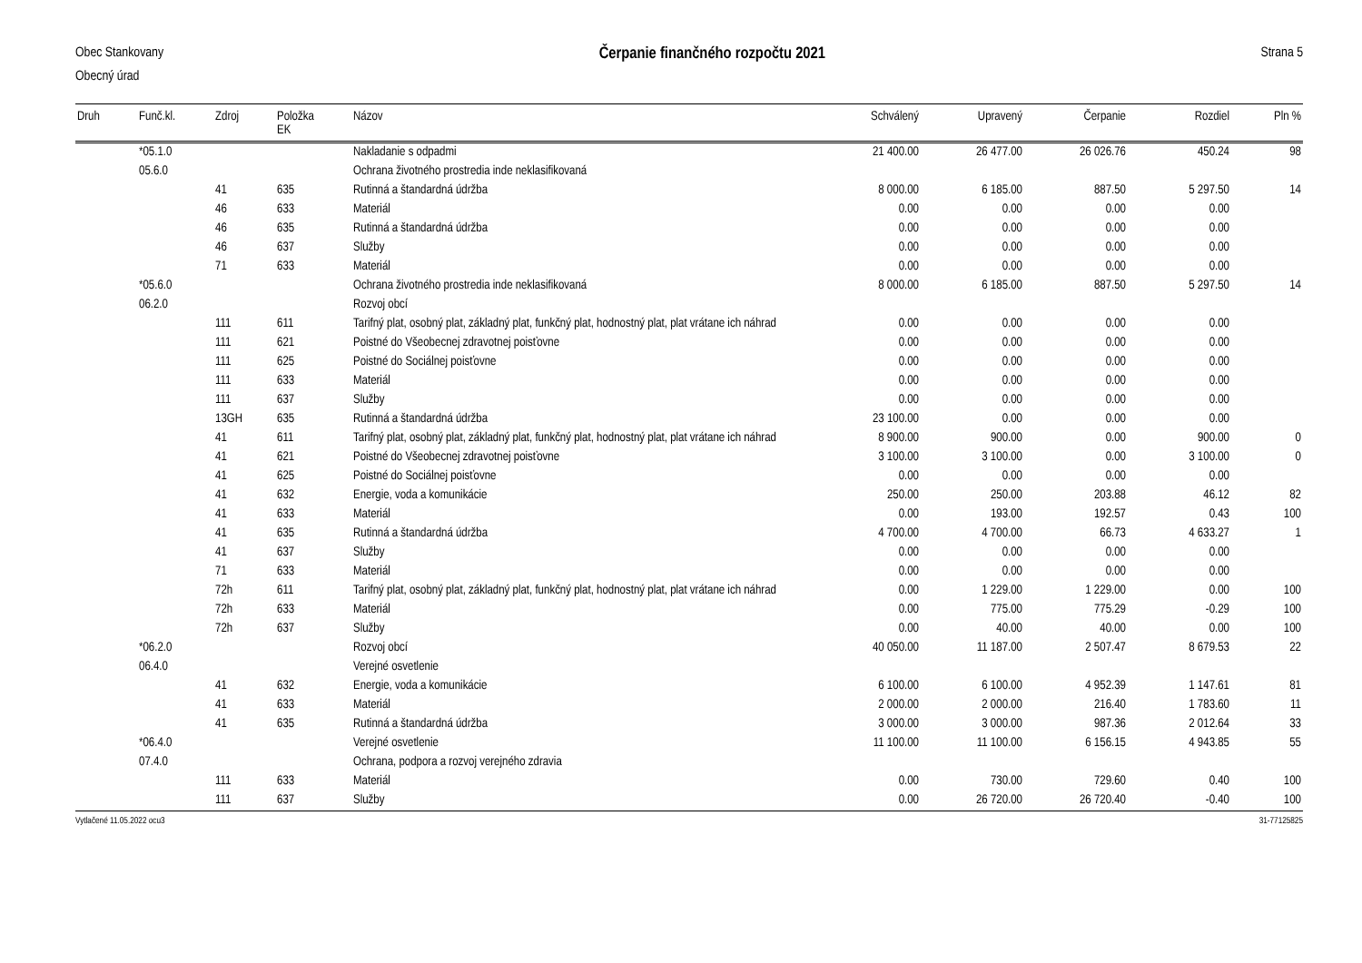Obec Stankovany
Obecný úrad
Čerpanie finančného rozpočtu 2021
Strana 5
| Druh | Funč.kl. | Zdroj | Položka EK | Názov | Schválený | Upravený | Čerpanie | Rozdiel | Pln % |
| --- | --- | --- | --- | --- | --- | --- | --- | --- | --- |
| | *05.1.0 | | | Nakladanie s odpadmi | 21 400.00 | 26 477.00 | 26 026.76 | 450.24 | 98 |
| | 05.6.0 | | | Ochrana životného prostredia inde neklasifikovaná | | | | | |
| | | 41 | 635 | Rutinná a štandardná údržba | 8 000.00 | 6 185.00 | 887.50 | 5 297.50 | 14 |
| | | 46 | 633 | Materiál | 0.00 | 0.00 | 0.00 | 0.00 | |
| | | 46 | 635 | Rutinná a štandardná údržba | 0.00 | 0.00 | 0.00 | 0.00 | |
| | | 46 | 637 | Služby | 0.00 | 0.00 | 0.00 | 0.00 | |
| | | 71 | 633 | Materiál | 0.00 | 0.00 | 0.00 | 0.00 | |
| | *05.6.0 | | | Ochrana životného prostredia inde neklasifikovaná | 8 000.00 | 6 185.00 | 887.50 | 5 297.50 | 14 |
| | 06.2.0 | | | Rozvoj obcí | | | | | |
| | | 111 | 611 | Tarifný plat, osobný plat, základný plat, funkčný plat, hodnostný plat, plat vrátane ich náhrad | 0.00 | 0.00 | 0.00 | 0.00 | |
| | | 111 | 621 | Poistné do Všeobecnej zdravotnej poisťovne | 0.00 | 0.00 | 0.00 | 0.00 | |
| | | 111 | 625 | Poistné do Sociálnej poisťovne | 0.00 | 0.00 | 0.00 | 0.00 | |
| | | 111 | 633 | Materiál | 0.00 | 0.00 | 0.00 | 0.00 | |
| | | 111 | 637 | Služby | 0.00 | 0.00 | 0.00 | 0.00 | |
| | | 13GH | 635 | Rutinná a štandardná údržba | 23 100.00 | 0.00 | 0.00 | 0.00 | |
| | | 41 | 611 | Tarifný plat, osobný plat, základný plat, funkčný plat, hodnostný plat, plat vrátane ich náhrad | 8 900.00 | 900.00 | 0.00 | 900.00 | 0 |
| | | 41 | 621 | Poistné do Všeobecnej zdravotnej poisťovne | 3 100.00 | 3 100.00 | 0.00 | 3 100.00 | 0 |
| | | 41 | 625 | Poistné do Sociálnej poisťovne | 0.00 | 0.00 | 0.00 | 0.00 | |
| | | 41 | 632 | Energie, voda a komunikácie | 250.00 | 250.00 | 203.88 | 46.12 | 82 |
| | | 41 | 633 | Materiál | 0.00 | 193.00 | 192.57 | 0.43 | 100 |
| | | 41 | 635 | Rutinná a štandardná údržba | 4 700.00 | 4 700.00 | 66.73 | 4 633.27 | 1 |
| | | 41 | 637 | Služby | 0.00 | 0.00 | 0.00 | 0.00 | |
| | | 71 | 633 | Materiál | 0.00 | 0.00 | 0.00 | 0.00 | |
| | | 72h | 611 | Tarifný plat, osobný plat, základný plat, funkčný plat, hodnostný plat, plat vrátane ich náhrad | 0.00 | 1 229.00 | 1 229.00 | 0.00 | 100 |
| | | 72h | 633 | Materiál | 0.00 | 775.00 | 775.29 | -0.29 | 100 |
| | | 72h | 637 | Služby | 0.00 | 40.00 | 40.00 | 0.00 | 100 |
| | *06.2.0 | | | Rozvoj obcí | 40 050.00 | 11 187.00 | 2 507.47 | 8 679.53 | 22 |
| | 06.4.0 | | | Verejné osvetlenie | | | | | |
| | | 41 | 632 | Energie, voda a komunikácie | 6 100.00 | 6 100.00 | 4 952.39 | 1 147.61 | 81 |
| | | 41 | 633 | Materiál | 2 000.00 | 2 000.00 | 216.40 | 1 783.60 | 11 |
| | | 41 | 635 | Rutinná a štandardná údržba | 3 000.00 | 3 000.00 | 987.36 | 2 012.64 | 33 |
| | *06.4.0 | | | Verejné osvetlenie | 11 100.00 | 11 100.00 | 6 156.15 | 4 943.85 | 55 |
| | 07.4.0 | | | Ochrana, podpora a rozvoj verejného zdravia | | | | | |
| | | 111 | 633 | Materiál | 0.00 | 730.00 | 729.60 | 0.40 | 100 |
| | | 111 | 637 | Služby | 0.00 | 26 720.00 | 26 720.40 | -0.40 | 100 |
Vytlačené 11.05.2022 ocu3 31-77125825